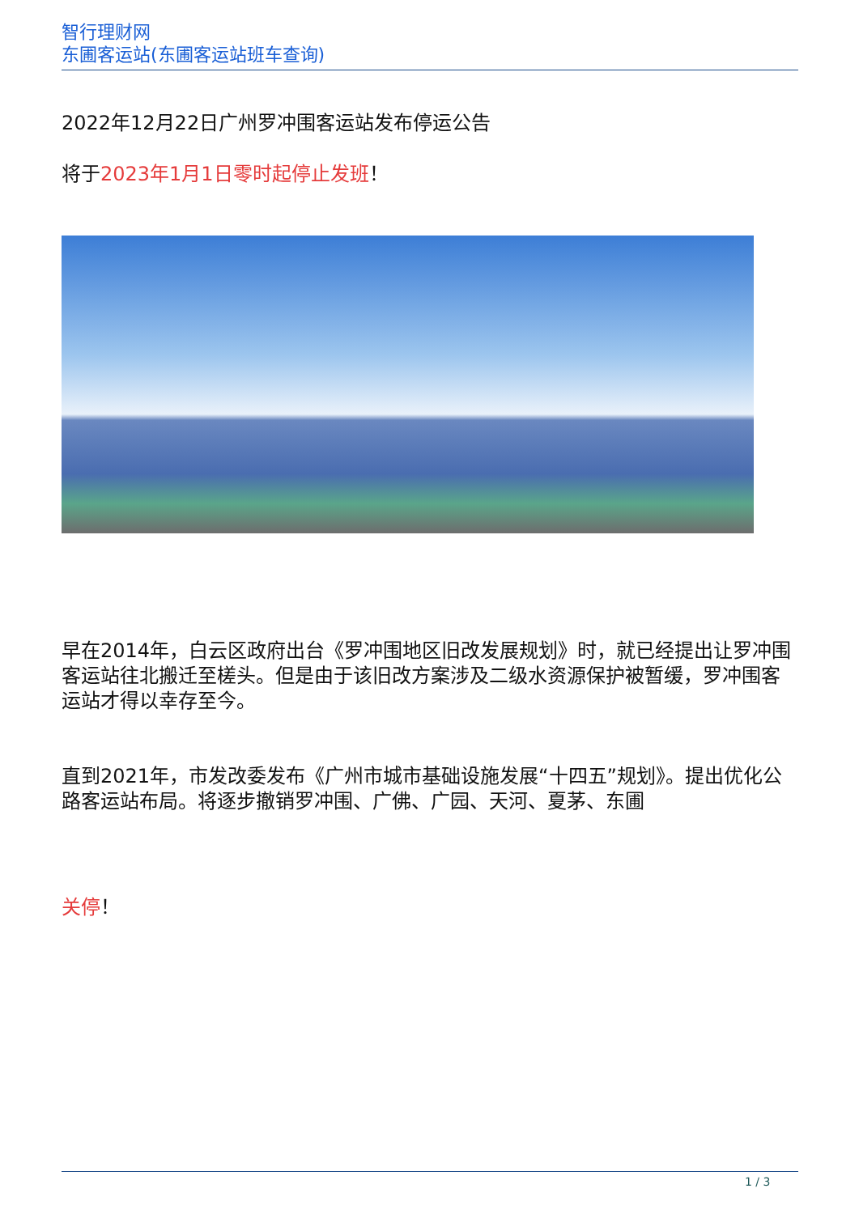智行理财网
东圃客运站(东圃客运站班车查询)
2022年12月22日广州罗冲围客运站发布停运公告
将于2023年1月1日零时起停止发班！
早在2014年，白云区政府出台《罗冲围地区旧改发展规划》时，就已经提出让罗冲围客运站往北搬迁至槎头。但是由于该旧改方案涉及二级水资源保护被暂缓，罗冲围客运站才得以幸存至今。
直到2021年，市发改委发布《广州市城市基础设施发展“十四五”规划》。提出优化公路客运站布局。将逐步撤销罗冲围、广佛、广园、天河、夏茅、东圃
关停！
1 / 3